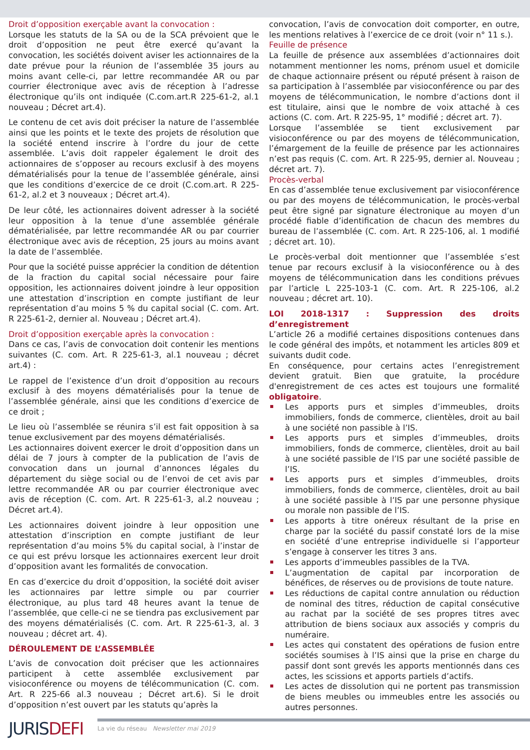Droit d’opposition exerçable avant la convocation :
Lorsque les statuts de la SA ou de la SCA prévoient que le droit d’opposition ne peut être exercé qu’avant la convocation, les sociétés doivent aviser les actionnaires de la date prévue pour la réunion de l’assemblée 35 jours au moins avant celle-ci, par lettre recommandée AR ou par courrier électronique avec avis de réception à l’adresse électronique qu’ils ont indiquée (C.com.art.R 225-61-2, al.1 nouveau ; Décret art.4).
Le contenu de cet avis doit préciser la nature de l’assemblée ainsi que les points et le texte des projets de résolution que la société entend inscrire à l’ordre du jour de cette assemblée. L’avis doit rappeler également le droit des actionnaires de s’opposer au recours exclusif à des moyens dématérialisés pour la tenue de l’assemblée générale, ainsi que les conditions d’exercice de ce droit (C.com.art. R 225-61-2, al.2 et 3 nouveaux ; Décret art.4).
De leur côté, les actionnaires doivent adresser à la société leur opposition à la tenue d’une assemblée générale dématérialisée, par lettre recommandée AR ou par courrier électronique avec avis de réception, 25 jours au moins avant la date de l’assemblée.
Pour que la société puisse apprécier la condition de détention de la fraction du capital social nécessaire pour faire opposition, les actionnaires doivent joindre à leur opposition une attestation d’inscription en compte justifiant de leur représentation d’au moins 5 % du capital social (C. com. Art. R 225-61-2, dernier al. Nouveau ; Décret art.4).
Droit d’opposition exerçable après la convocation :
Dans ce cas, l’avis de convocation doit contenir les mentions suivantes (C. com. Art. R 225-61-3, al.1 nouveau ; décret art.4) :
Le rappel de l’existence d’un droit d’opposition au recours exclusif à des moyens dématérialisés pour la tenue de l’assemblée générale, ainsi que les conditions d’exercice de ce droit ;
Le lieu où l’assemblée se réunira s’il est fait opposition à sa tenue exclusivement par des moyens dématérialisés.
Les actionnaires doivent exercer le droit d’opposition dans un délai de 7 jours à compter de la publication de l’avis de convocation dans un journal d’annonces légales du département du siège social ou de l’envoi de cet avis par lettre recommandée AR ou par courrier électronique avec avis de réception (C. com. Art. R 225-61-3, al.2 nouveau ; Décret art.4).
Les actionnaires doivent joindre à leur opposition une attestation d’inscription en compte justifiant de leur représentation d’au moins 5% du capital social, à l’instar de ce qui est prévu lorsque les actionnaires exercent leur droit d’opposition avant les formalités de convocation.
En cas d’exercice du droit d’opposition, la société doit aviser les actionnaires par lettre simple ou par courrier électronique, au plus tard 48 heures avant la tenue de l’assemblée, que celle-ci ne se tiendra pas exclusivement par des moyens dématérialisés (C. com. Art. R 225-61-3, al. 3 nouveau ; décret art. 4).
DÉROULEMENT DE L’ASSEMBLÉE
L’avis de convocation doit préciser que les actionnaires participent à cette assemblée exclusivement par visioconférence ou moyens de télécommunication (C. com. Art. R 225-66 al.3 nouveau ; Décret art.6). Si le droit d’opposition n’est ouvert par les statuts qu’après la
convocation, l’avis de convocation doit comporter, en outre, les mentions relatives à l’exercice de ce droit (voir n° 11 s.).
Feuille de présence
La feuille de présence aux assemblées d’actionnaires doit notamment mentionner les noms, prénom usuel et domicile de chaque actionnaire présent ou réputé présent à raison de sa participation à l’assemblée par visioconférence ou par des moyens de télécommunication, le nombre d’actions dont il est titulaire, ainsi que le nombre de voix attaché à ces actions (C. com. Art. R 225-95, 1° modifié ; décret art. 7).
Lorsque l’assemblée se tient exclusivement par visioconférence ou par des moyens de télécommunication, l’émargement de la feuille de présence par les actionnaires n’est pas requis (C. com. Art. R 225-95, dernier al. Nouveau ; décret art. 7).
Procès-verbal
En cas d’assemblée tenue exclusivement par visioconférence ou par des moyens de télécommunication, le procès-verbal peut être signé par signature électronique au moyen d’un procédé fiable d’identification de chacun des membres du bureau de l’assemblée (C. com. Art. R 225-106, al. 1 modifié ; décret art. 10).
Le procès-verbal doit mentionner que l’assemblée s’est tenue par recours exclusif à la visioconférence ou à des moyens de télécommunication dans les conditions prévues par l’article L 225-103-1 (C. com. Art. R 225-106, al.2 nouveau ; décret art. 10).
LOI 2018-1317 : Suppression des droits d’enregistrement
L’article 26 a modifié certaines dispositions contenues dans le code général des impôts, et notamment les articles 809 et suivants dudit code.
En conséquence, pour certains actes l’enregistrement devient gratuit. Bien que gratuite, la procédure d'enregistrement de ces actes est toujours une formalité obligatoire.
Les apports purs et simples d’immeubles, droits immobiliers, fonds de commerce, clientèles, droit au bail à une société non passible à l’IS.
Les apports purs et simples d’immeubles, droits immobiliers, fonds de commerce, clientèles, droit au bail à une société passible de l’IS par une société passible de l’IS.
Les apports purs et simples d’immeubles, droits immobiliers, fonds de commerce, clientèles, droit au bail à une société passible à l’IS par une personne physique ou morale non passible de l’IS.
Les apports à titre onéreux résultant de la prise en charge par la société du passif constaté lors de la mise en société d’une entreprise individuelle si l’apporteur s’engage à conserver les titres 3 ans.
Les apports d’immeubles passibles de la TVA.
L’augmentation de capital par incorporation de bénéfices, de réserves ou de provisions de toute nature.
Les réductions de capital contre annulation ou réduction de nominal des titres, réduction de capital consécutive au rachat par la société de ses propres titres avec attribution de biens sociaux aux associés y compris du numéraire.
Les actes qui constatent des opérations de fusion entre sociétés soumises à l’IS ainsi que la prise en charge du passif dont sont grevés les apports mentionnés dans ces actes, les scissions et apports partiels d’actifs.
Les actes de dissolution qui ne portent pas transmission de biens meubles ou immeubles entre les associés ou autres personnes.
JURISDEFI
La vie du réseau Newsletter mai 2019